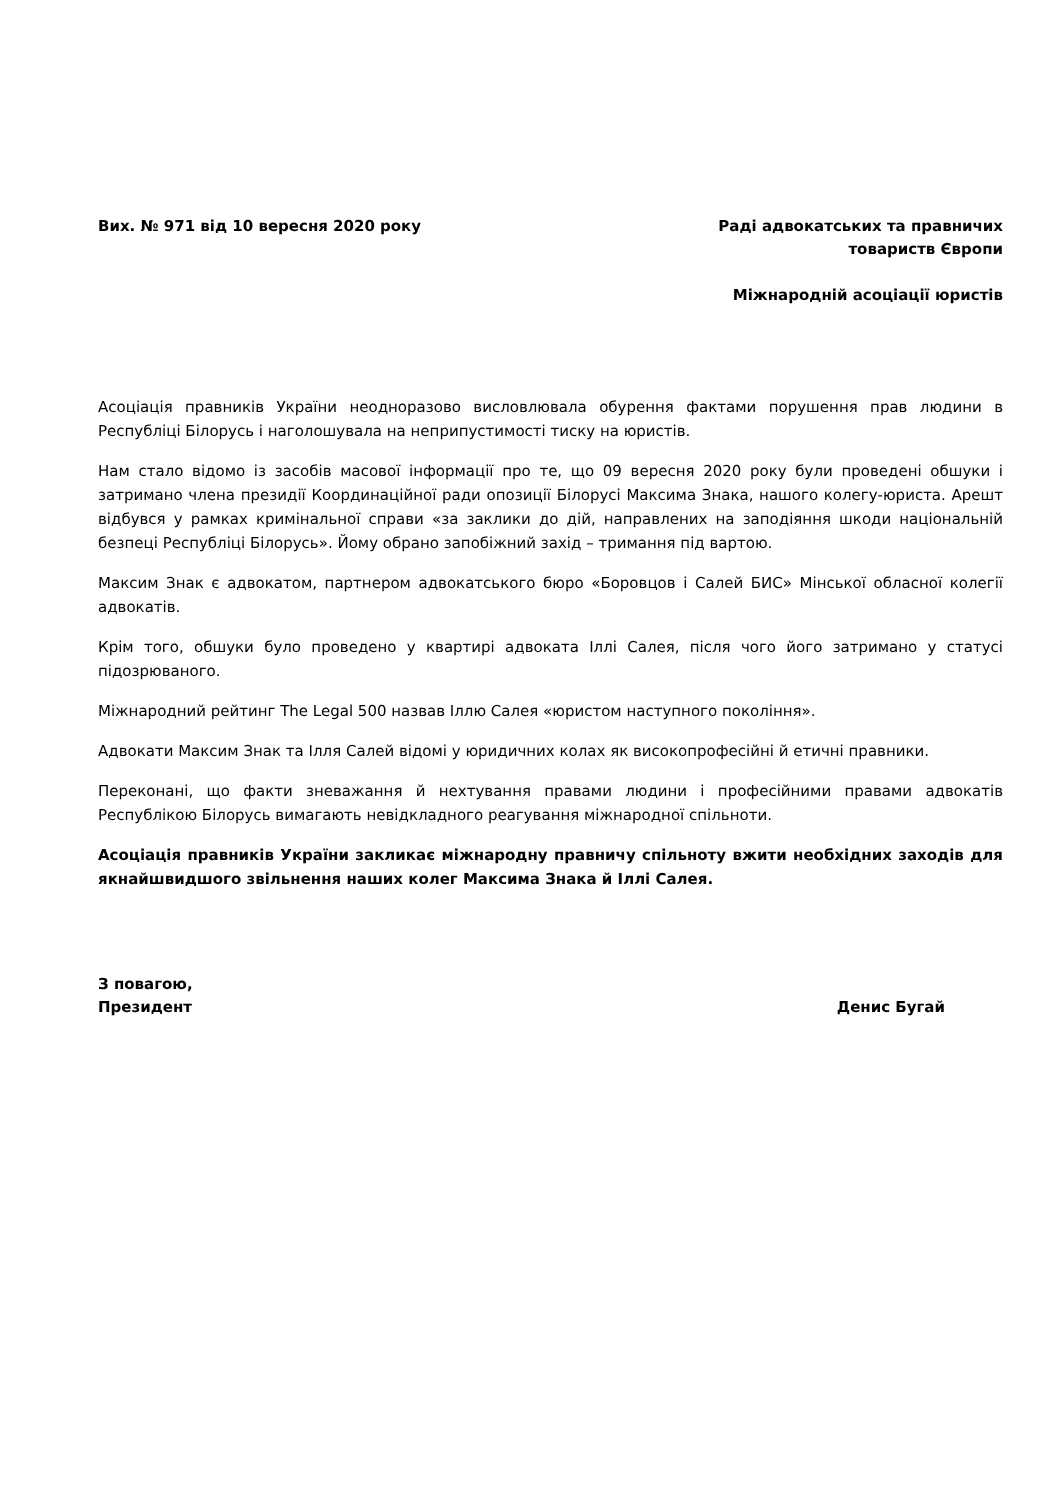Вих. № 971 від 10 вересня 2020 року
Раді адвокатських та правничих
товариств Європи
Міжнародній асоціації юристів
Асоціація правників України неодноразово висловлювала обурення фактами порушення прав людини в Республіці Білорусь і наголошувала на неприпустимості тиску на юристів.
Нам стало відомо із засобів масової інформації про те, що 09 вересня 2020 року були проведені обшуки і затримано члена президії Координаційної ради опозиції Білорусі Максима Знака, нашого колегу-юриста. Арешт відбувся у рамках кримінальної справи «за заклики до дій, направлених на заподіяння шкоди національній безпеці Республіці Білорусь». Йому обрано запобіжний захід – тримання під вартою.
Максим Знак є адвокатом, партнером адвокатського бюро «Боровцов і Салей БИС» Мінської обласної колегії адвокатів.
Крім того, обшуки було проведено у квартирі адвоката Іллі Салея, після чого його затримано у статусі підозрюваного.
Міжнародний рейтинг The Legal 500 назвав Іллю Салея «юристом наступного покоління».
Адвокати Максим Знак та Ілля Салей відомі у юридичних колах як високопрофесійні й етичні правники.
Переконані, що факти зневажання й нехтування правами людини і професійними правами адвокатів Республікою Білорусь вимагають невідкладного реагування міжнародної спільноти.
Асоціація правників України закликає міжнародну правничу спільноту вжити необхідних заходів для якнайшвидшого звільнення наших колег Максима Знака й Іллі Салея.
З повагою,
Президент
Денис Бугай